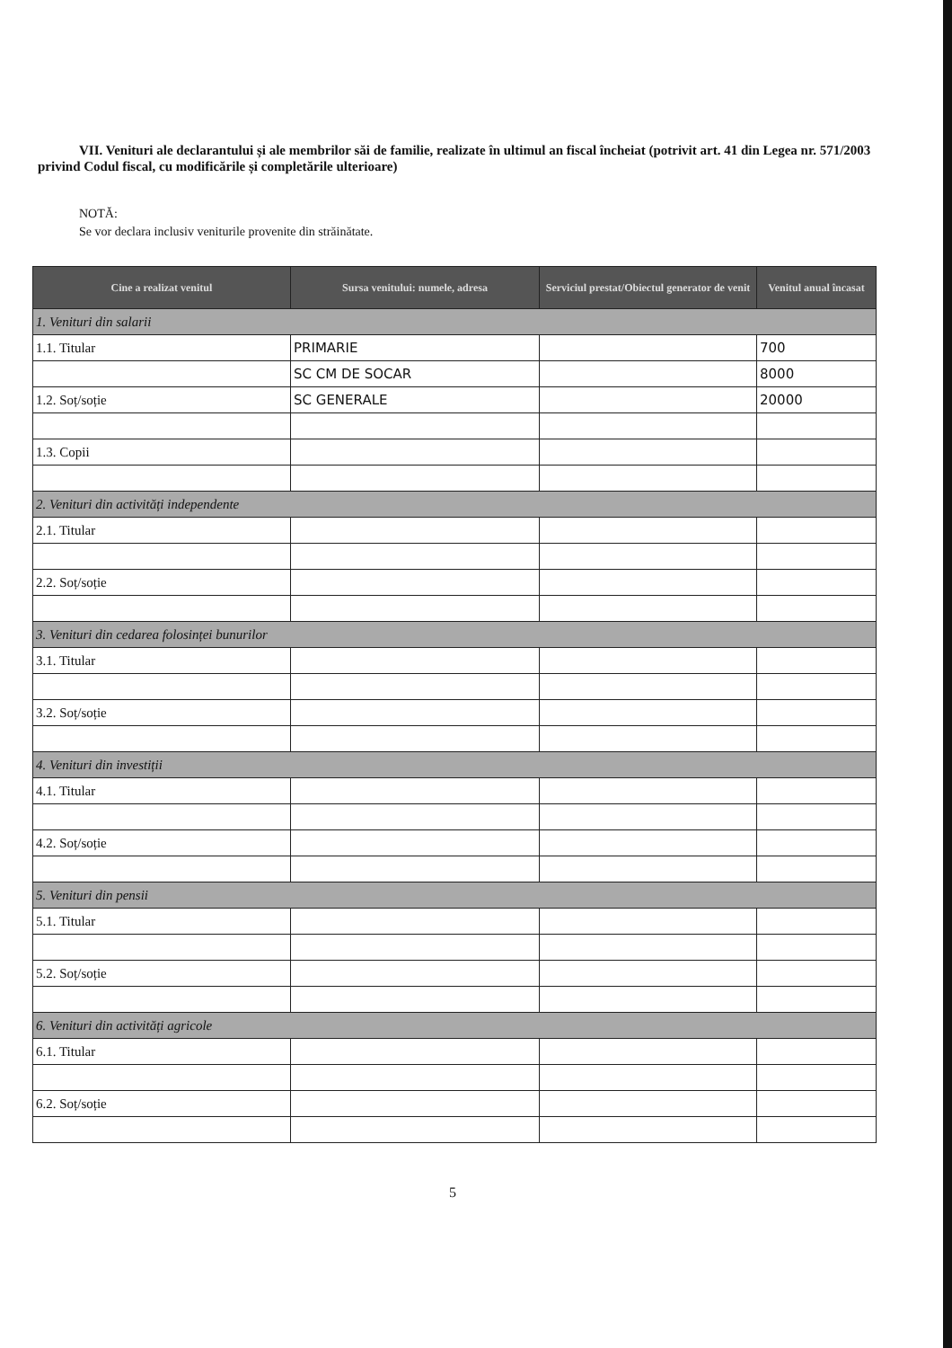VII. Venituri ale declarantului și ale membrilor săi de familie, realizate în ultimul an fiscal încheiat (potrivit art. 41 din Legea nr. 571/2003 privind Codul fiscal, cu modificările și completările ulterioare)
NOTĂ:
Se vor declara inclusiv veniturile provenite din străinătate.
| Cine a realizat venitul | Sursa venitului: numele, adresa | Serviciul prestat/Obiectul generator de venit | Venitul anual încasat |
| --- | --- | --- | --- |
| 1. Venituri din salarii | | | |
| 1.1. Titular | PRIMARIE | | 700 |
| | SC CM DE SOCAR | | 8000 |
| 1.2. Soț/soție | SC GENERALE | | 20000 |
| 1.3. Copii | | | |
| 2. Venituri din activități independente | | | |
| 2.1. Titular | | | |
| 2.2. Soț/soție | | | |
| 3. Venituri din cedarea folosinței bunurilor | | | |
| 3.1. Titular | | | |
| 3.2. Soț/soție | | | |
| 4. Venituri din investiții | | | |
| 4.1. Titular | | | |
| 4.2. Soț/soție | | | |
| 5. Venituri din pensii | | | |
| 5.1. Titular | | | |
| 5.2. Soț/soție | | | |
| 6. Venituri din activități agricole | | | |
| 6.1. Titular | | | |
| 6.2. Soț/soție | | | |
5